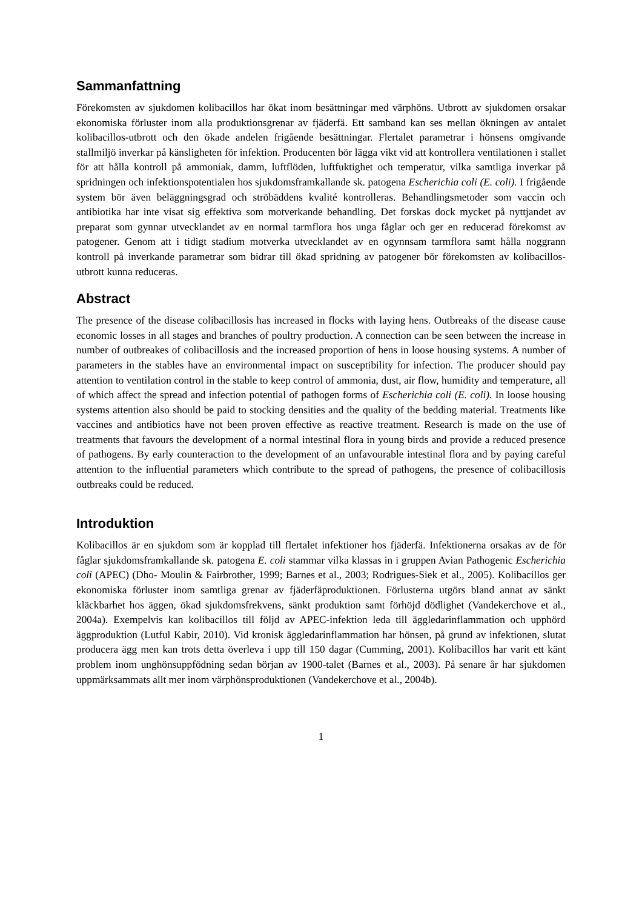Sammanfattning
Förekomsten av sjukdomen kolibacillos har ökat inom besättningar med värphöns. Utbrott av sjukdomen orsakar ekonomiska förluster inom alla produktionsgrenar av fjäderfä. Ett samband kan ses mellan ökningen av antalet kolibacillos-utbrott och den ökade andelen frigående besättningar. Flertalet parametrar i hönsens omgivande stallmiljö inverkar på känsligheten för infektion. Producenten bör lägga vikt vid att kontrollera ventilationen i stallet för att hålla kontroll på ammoniak, damm, luftflöden, luftfuktighet och temperatur, vilka samtliga inverkar på spridningen och infektionspotentialen hos sjukdomsframkallande sk. patogena Escherichia coli (E. coli). I frigående system bör även beläggningsgrad och ströbäddens kvalité kontrolleras. Behandlingsmetoder som vaccin och antibiotika har inte visat sig effektiva som motverkande behandling. Det forskas dock mycket på nyttjandet av preparat som gynnar utvecklandet av en normal tarmflora hos unga fåglar och ger en reducerad förekomst av patogener. Genom att i tidigt stadium motverka utvecklandet av en ogynnsam tarmflora samt hålla noggrann kontroll på inverkande parametrar som bidrar till ökad spridning av patogener bör förekomsten av kolibacillos-utbrott kunna reduceras.
Abstract
The presence of the disease colibacillosis has increased in flocks with laying hens. Outbreaks of the disease cause economic losses in all stages and branches of poultry production. A connection can be seen between the increase in number of outbreakes of colibacillosis and the increased proportion of hens in loose housing systems. A number of parameters in the stables have an environmental impact on susceptibility for infection. The producer should pay attention to ventilation control in the stable to keep control of ammonia, dust, air flow, humidity and temperature, all of which affect the spread and infection potential of pathogen forms of Escherichia coli (E. coli). In loose housing systems attention also should be paid to stocking densities and the quality of the bedding material. Treatments like vaccines and antibiotics have not been proven effective as reactive treatment. Research is made on the use of treatments that favours the development of a normal intestinal flora in young birds and provide a reduced presence of pathogens. By early counteraction to the development of an unfavourable intestinal flora and by paying careful attention to the influential parameters which contribute to the spread of pathogens, the presence of colibacillosis outbreaks could be reduced.
Introduktion
Kolibacillos är en sjukdom som är kopplad till flertalet infektioner hos fjäderfä. Infektionerna orsakas av de för fåglar sjukdomsframkallande sk. patogena E. coli stammar vilka klassas in i gruppen Avian Pathogenic Escherichia coli (APEC) (Dho- Moulin & Fairbrother, 1999; Barnes et al., 2003; Rodrigues-Siek et al., 2005). Kolibacillos ger ekonomiska förluster inom samtliga grenar av fjäderfäproduktionen. Förlusterna utgörs bland annat av sänkt kläckbarhet hos äggen, ökad sjukdomsfrekvens, sänkt produktion samt förhöjd dödlighet (Vandekerchove et al., 2004a). Exempelvis kan kolibacillos till följd av APEC-infektion leda till äggledarinflammation och upphörd äggproduktion (Lutful Kabir, 2010). Vid kronisk äggledarinflammation har hönsen, på grund av infektionen, slutat producera ägg men kan trots detta överleva i upp till 150 dagar (Cumming, 2001). Kolibacillos har varit ett känt problem inom unghönsuppfödning sedan början av 1900-talet (Barnes et al., 2003). På senare år har sjukdomen uppmärksammats allt mer inom värphönsproduktionen (Vandekerchove et al., 2004b).
1